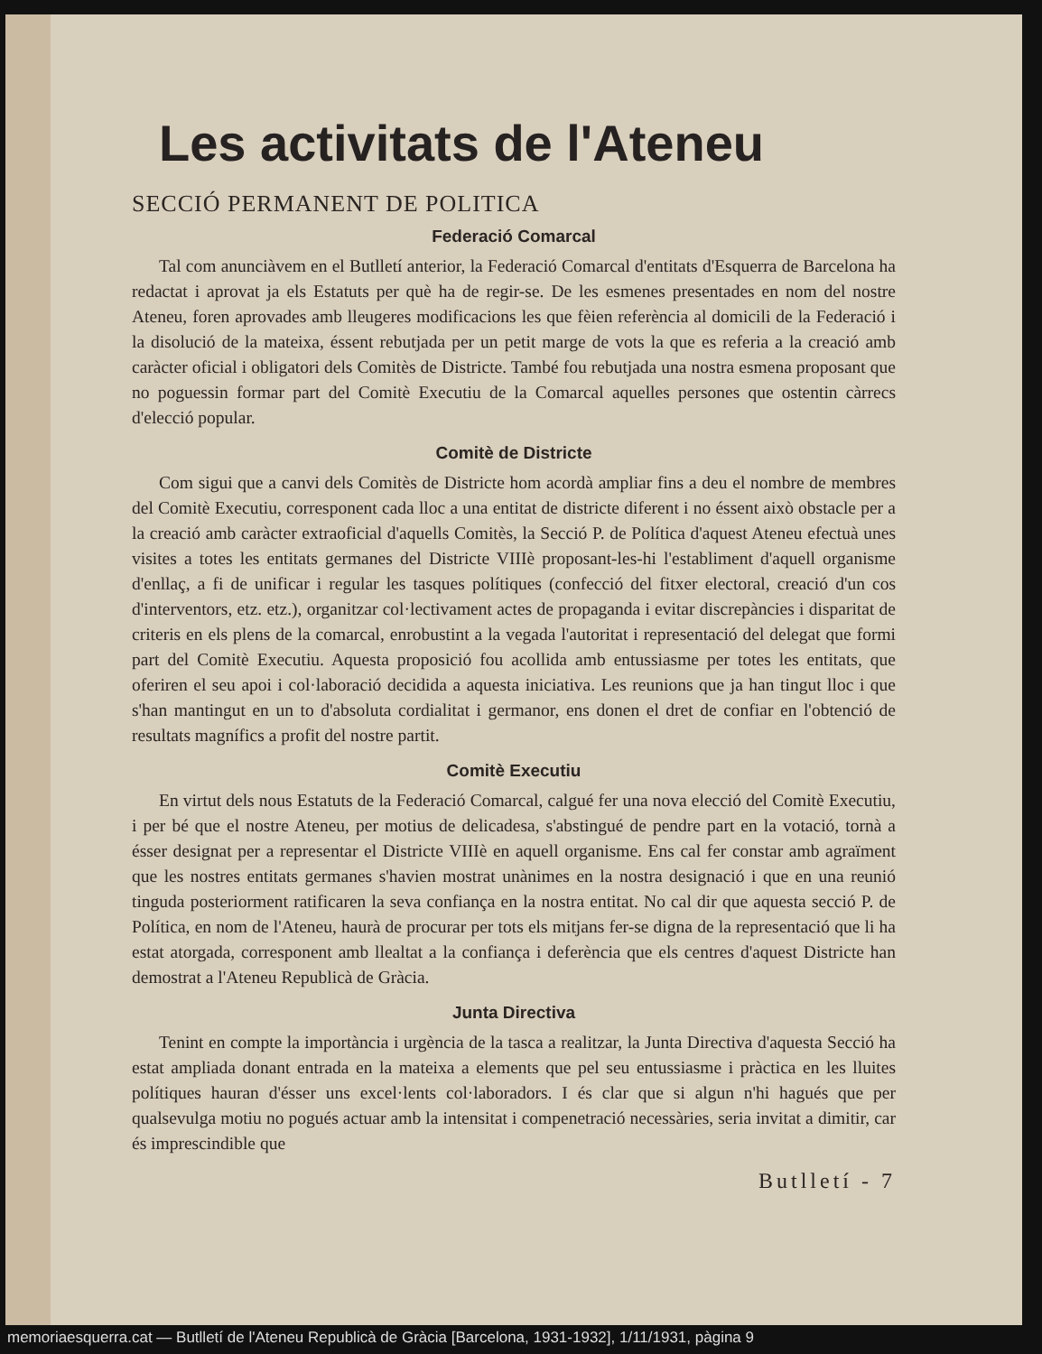Les activitats de l'Ateneu
SECCIÓ PERMANENT DE POLITICA
Federació Comarcal
Tal com anunciàvem en el Butlletí anterior, la Federació Comarcal d'entitats d'Esquerra de Barcelona ha redactat i aprovat ja els Estatuts per què ha de regir-se. De les esmenes presentades en nom del nostre Ateneu, foren aprovades amb lleugeres modificacions les que fèien referència al domicili de la Federació i la disolució de la mateixa, éssent rebutjada per un petit marge de vots la que es referia a la creació amb caràcter oficial i obligatori dels Comitès de Districte. També fou rebutjada una nostra esmena proposant que no poguessin formar part del Comitè Executiu de la Comarcal aquelles persones que ostentin càrrecs d'elecció popular.
Comitè de Districte
Com sigui que a canvi dels Comitès de Districte hom acordà ampliar fins a deu el nombre de membres del Comitè Executiu, corresponent cada lloc a una entitat de districte diferent i no éssent això obstacle per a la creació amb caràcter extraoficial d'aquells Comitès, la Secció P. de Política d'aquest Ateneu efectuà unes visites a totes les entitats germanes del Districte VIIIè proposant-les-hi l'establiment d'aquell organisme d'enllaç, a fi de unificar i regular les tasques polítiques (confecció del fitxer electoral, creació d'un cos d'interventors, etz. etz.), organitzar col·lectivament actes de propaganda i evitar discrepàncies i disparitat de criteris en els plens de la comarcal, enrobustint a la vegada l'autoritat i representació del delegat que formi part del Comitè Executiu. Aquesta proposició fou acollida amb entussiasme per totes les entitats, que oferiren el seu apoi i col·laboració decidida a aquesta iniciativa. Les reunions que ja han tingut lloc i que s'han mantingut en un to d'absoluta cordialitat i germanor, ens donen el dret de confiar en l'obtenció de resultats magnífics a profit del nostre partit.
Comitè Executiu
En virtut dels nous Estatuts de la Federació Comarcal, calgué fer una nova elecció del Comitè Executiu, i per bé que el nostre Ateneu, per motius de delicadesa, s'abstingué de pendre part en la votació, tornà a ésser designat per a representar el Districte VIIIè en aquell organisme. Ens cal fer constar amb agraïment que les nostres entitats germanes s'havien mostrat unànimes en la nostra designació i que en una reunió tinguda posteriorment ratificaren la seva confiança en la nostra entitat. No cal dir que aquesta secció P. de Política, en nom de l'Ateneu, haurà de procurar per tots els mitjans fer-se digna de la representació que li ha estat atorgada, corresponent amb llealtat a la confiança i deferència que els centres d'aquest Districte han demostrat a l'Ateneu Republicà de Gràcia.
Junta Directiva
Tenint en compte la importància i urgència de la tasca a realitzar, la Junta Directiva d'aquesta Secció ha estat ampliada donant entrada en la mateixa a elements que pel seu entussiasme i pràctica en les lluites polítiques hauran d'ésser uns excel·lents col·laboradors. I és clar que si algun n'hi hagués que per qualsevulga motiu no pogués actuar amb la intensitat i compenetració necessàries, seria invitat a dimitir, car és imprescindible que
Butlletí - 7
memoriaesquerra.cat — Butlletí de l'Ateneu Republicà de Gràcia [Barcelona, 1931-1932], 1/11/1931, pàgina 9